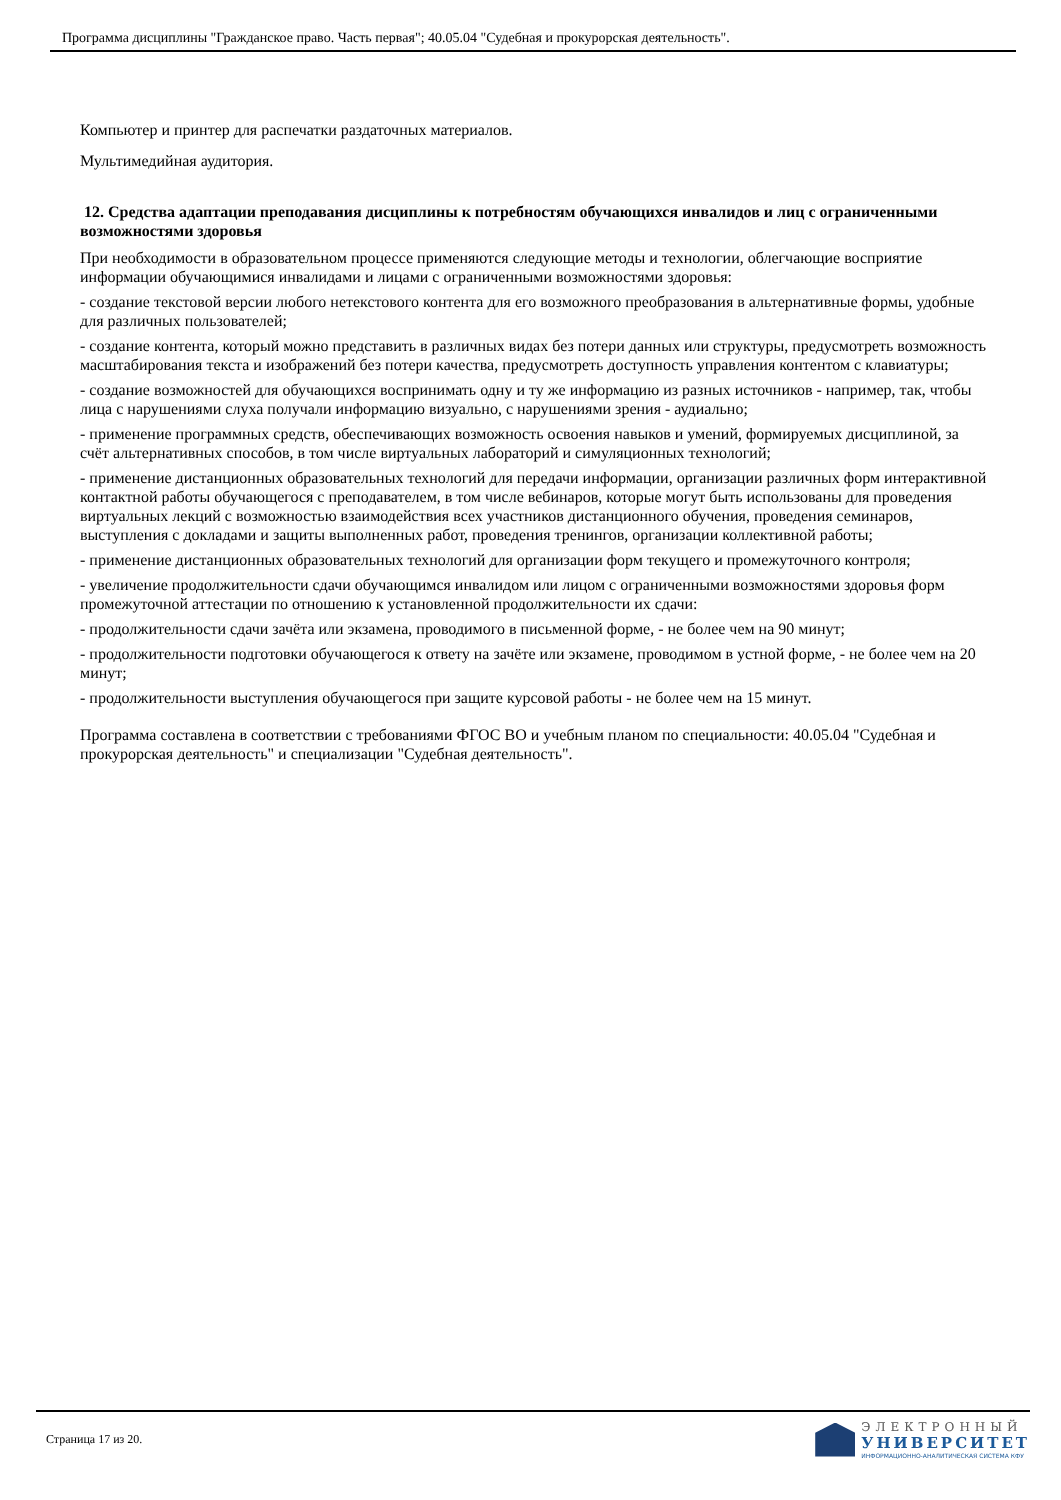Программа дисциплины "Гражданское право. Часть первая"; 40.05.04 "Судебная и прокурорская деятельность".
Компьютер и принтер для распечатки раздаточных материалов.
Мультимедийная аудитория.
12. Средства адаптации преподавания дисциплины к потребностям обучающихся инвалидов и лиц с ограниченными возможностями здоровья
При необходимости в образовательном процессе применяются следующие методы и технологии, облегчающие восприятие информации обучающимися инвалидами и лицами с ограниченными возможностями здоровья:
- создание текстовой версии любого нетекстового контента для его возможного преобразования в альтернативные формы, удобные для различных пользователей;
- создание контента, который можно представить в различных видах без потери данных или структуры, предусмотреть возможность масштабирования текста и изображений без потери качества, предусмотреть доступность управления контентом с клавиатуры;
- создание возможностей для обучающихся воспринимать одну и ту же информацию из разных источников - например, так, чтобы лица с нарушениями слуха получали информацию визуально, с нарушениями зрения - аудиально;
- применение программных средств, обеспечивающих возможность освоения навыков и умений, формируемых дисциплиной, за счёт альтернативных способов, в том числе виртуальных лабораторий и симуляционных технологий;
- применение дистанционных образовательных технологий для передачи информации, организации различных форм интерактивной контактной работы обучающегося с преподавателем, в том числе вебинаров, которые могут быть использованы для проведения виртуальных лекций с возможностью взаимодействия всех участников дистанционного обучения, проведения семинаров, выступления с докладами и защиты выполненных работ, проведения тренингов, организации коллективной работы;
- применение дистанционных образовательных технологий для организации форм текущего и промежуточного контроля;
- увеличение продолжительности сдачи обучающимся инвалидом или лицом с ограниченными возможностями здоровья форм промежуточной аттестации по отношению к установленной продолжительности их сдачи:
- продолжительности сдачи зачёта или экзамена, проводимого в письменной форме, - не более чем на 90 минут;
- продолжительности подготовки обучающегося к ответу на зачёте или экзамене, проводимом в устной форме, - не более чем на 20 минут;
- продолжительности выступления обучающегося при защите курсовой работы - не более чем на 15 минут.
Программа составлена в соответствии с требованиями ФГОС ВО и учебным планом по специальности: 40.05.04 "Судебная и прокурорская деятельность" и специализации "Судебная деятельность".
Страница 17 из 20.
ЭЛЕКТРОННЫЙ
УНИВЕРСИТЕТ
ИНФОРМАЦИОННО-АНАЛИТИЧЕСКАЯ СИСТЕМА КФУ